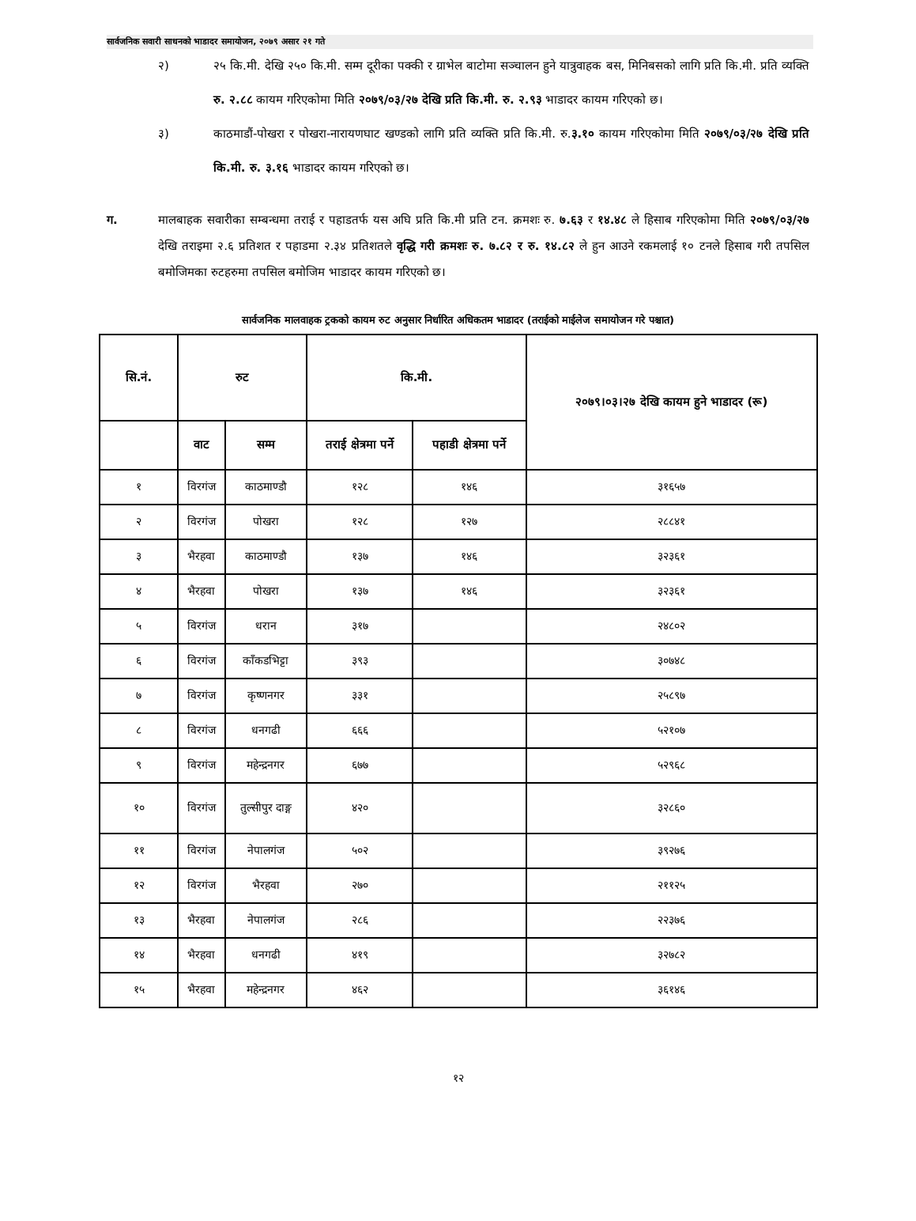सार्वजनिक सवारी साधनको भाडादर समायोजन, २०७९ असार २१ गते
२) २५ कि.मी. देखि २५० कि.मी. सम्म दूरीका पक्की र ग्राभेल बाटोमा सञ्चालन हुने यात्रुवाहक बस, मिनिबसको लागि प्रति कि.मी. प्रति व्यक्ति रु. २.८८ कायम गरिएकोमा मिति २०७९/०३/२७ देखि प्रति कि.मी. रु. २.९३ भाडादर कायम गरिएको छ।
३) काठमाडौं-पोखरा र पोखरा-नारायणघाट खण्डको लागि प्रति व्यक्ति प्रति कि.मी. रु.३.१० कायम गरिएकोमा मिति २०७९/०३/२७ देखि प्रति कि.मी. रु. ३.१६ भाडादर कायम गरिएको छ।
ग. मालबाहक सवारीका सम्बन्धमा तराई र पहाडतर्फ यस अघि प्रति कि.मी प्रति टन. क्रमशः रु. ७.६३ र १४.४८ ले हिसाब गरिएकोमा मिति २०७९/०३/२७ देखि तराइमा २.६ प्रतिशत र पहाडमा २.३४ प्रतिशतले वृद्धि गरी क्रमशः रु. ७.८२ र रु. १४.८२ ले हुन आउने रकमलाई १० टनले हिसाब गरी तपसिल बमोजिमका रुटहरुमा तपसिल बमोजिम भाडादर कायम गरिएको छ।
सार्वजनिक मालवाहक ट्रकको कायम रुट अनुसार निर्धारित अधिकतम भाडादर (तराईको माईलेज समायोजन गरे पश्चात)
| सि.नं. | रुट | | कि.मी. | | २०७९।०३।२७ देखि कायम हुने भाडादर (रू) |
| --- | --- | --- | --- | --- | --- |
| | वाट | सम्म | तराई क्षेत्रमा पर्ने | पहाडी क्षेत्रमा पर्ने | |
| १ | विरगंज | काठमाण्डौ | १२८ | १४६ | ३१६५७ |
| २ | विरगंज | पोखरा | १२८ | १२७ | २८८४१ |
| ३ | भैरहवा | काठमाण्डौ | १३७ | १४६ | ३२३६१ |
| ४ | भैरहवा | पोखरा | १३७ | १४६ | ३२३६१ |
| ५ | विरगंज | धरान | ३१७ | | २४८०२ |
| ६ | विरगंज | काँकडभिट्टा | ३९३ | | ३०७४८ |
| ७ | विरगंज | कृष्णनगर | ३३१ | | २५८९७ |
| ८ | विरगंज | धनगढी | ६६६ | | ५२१०७ |
| ९ | विरगंज | महेन्द्रनगर | ६७७ | | ५२९६८ |
| १० | विरगंज | तुल्सीपुर दाङ्ग | ४२० | | ३२८६० |
| ११ | विरगंज | नेपालगंज | ५०२ | | ३९२७६ |
| १२ | विरगंज | भैरहवा | २७० | | २११२५ |
| १३ | भैरहवा | नेपालगंज | २८६ | | २२३७६ |
| १४ | भैरहवा | धनगढी | ४१९ | | ३२७८२ |
| १५ | भैरहवा | महेन्द्रनगर | ४६२ | | ३६१४६ |
१२